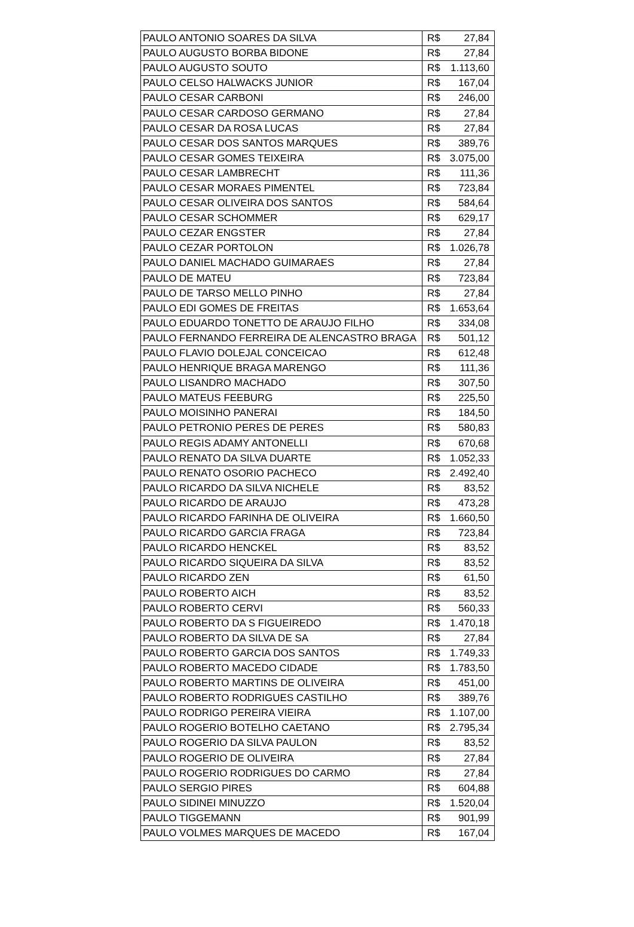| PAULO ANTONIO SOARES DA SILVA | R$ 27,84 |
| PAULO AUGUSTO BORBA BIDONE | R$ 27,84 |
| PAULO AUGUSTO SOUTO | R$ 1.113,60 |
| PAULO CELSO HALWACKS JUNIOR | R$ 167,04 |
| PAULO CESAR CARBONI | R$ 246,00 |
| PAULO CESAR CARDOSO GERMANO | R$ 27,84 |
| PAULO CESAR DA ROSA LUCAS | R$ 27,84 |
| PAULO CESAR DOS SANTOS MARQUES | R$ 389,76 |
| PAULO CESAR GOMES TEIXEIRA | R$ 3.075,00 |
| PAULO CESAR LAMBRECHT | R$ 111,36 |
| PAULO CESAR MORAES PIMENTEL | R$ 723,84 |
| PAULO CESAR OLIVEIRA DOS SANTOS | R$ 584,64 |
| PAULO CESAR SCHOMMER | R$ 629,17 |
| PAULO CEZAR ENGSTER | R$ 27,84 |
| PAULO CEZAR PORTOLON | R$ 1.026,78 |
| PAULO DANIEL MACHADO GUIMARAES | R$ 27,84 |
| PAULO DE MATEU | R$ 723,84 |
| PAULO DE TARSO MELLO PINHO | R$ 27,84 |
| PAULO EDI GOMES DE FREITAS | R$ 1.653,64 |
| PAULO EDUARDO TONETTO DE ARAUJO FILHO | R$ 334,08 |
| PAULO FERNANDO FERREIRA DE ALENCASTRO BRAGA | R$ 501,12 |
| PAULO FLAVIO DOLEJAL CONCEICAO | R$ 612,48 |
| PAULO HENRIQUE BRAGA MARENGO | R$ 111,36 |
| PAULO LISANDRO MACHADO | R$ 307,50 |
| PAULO MATEUS FEEBURG | R$ 225,50 |
| PAULO MOISINHO PANERAI | R$ 184,50 |
| PAULO PETRONIO PERES DE PERES | R$ 580,83 |
| PAULO REGIS ADAMY ANTONELLI | R$ 670,68 |
| PAULO RENATO DA SILVA DUARTE | R$ 1.052,33 |
| PAULO RENATO OSORIO PACHECO | R$ 2.492,40 |
| PAULO RICARDO DA SILVA NICHELE | R$ 83,52 |
| PAULO RICARDO DE ARAUJO | R$ 473,28 |
| PAULO RICARDO FARINHA DE OLIVEIRA | R$ 1.660,50 |
| PAULO RICARDO GARCIA FRAGA | R$ 723,84 |
| PAULO RICARDO HENCKEL | R$ 83,52 |
| PAULO RICARDO SIQUEIRA DA SILVA | R$ 83,52 |
| PAULO RICARDO ZEN | R$ 61,50 |
| PAULO ROBERTO AICH | R$ 83,52 |
| PAULO ROBERTO CERVI | R$ 560,33 |
| PAULO ROBERTO DA S FIGUEIREDO | R$ 1.470,18 |
| PAULO ROBERTO DA SILVA DE SA | R$ 27,84 |
| PAULO ROBERTO GARCIA DOS SANTOS | R$ 1.749,33 |
| PAULO ROBERTO MACEDO CIDADE | R$ 1.783,50 |
| PAULO ROBERTO MARTINS DE OLIVEIRA | R$ 451,00 |
| PAULO ROBERTO RODRIGUES CASTILHO | R$ 389,76 |
| PAULO RODRIGO PEREIRA VIEIRA | R$ 1.107,00 |
| PAULO ROGERIO BOTELHO CAETANO | R$ 2.795,34 |
| PAULO ROGERIO DA SILVA PAULON | R$ 83,52 |
| PAULO ROGERIO DE OLIVEIRA | R$ 27,84 |
| PAULO ROGERIO RODRIGUES DO CARMO | R$ 27,84 |
| PAULO SERGIO PIRES | R$ 604,88 |
| PAULO SIDINEI MINUZZO | R$ 1.520,04 |
| PAULO TIGGEMANN | R$ 901,99 |
| PAULO VOLMES MARQUES DE MACEDO | R$ 167,04 |